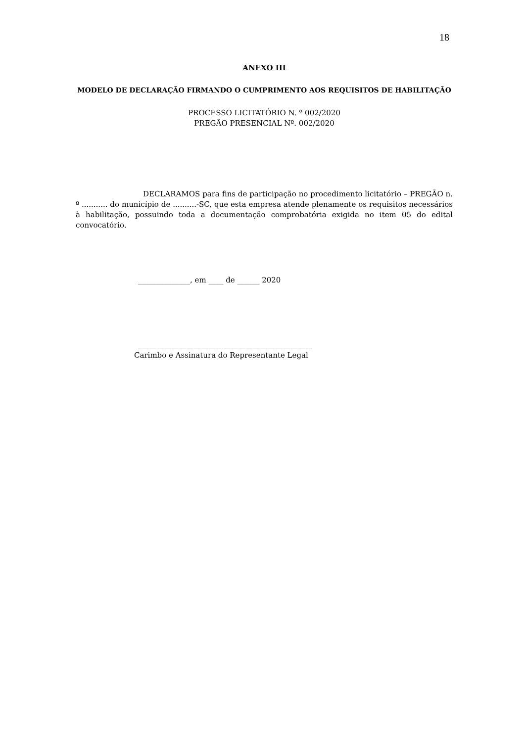18
ANEXO III
MODELO DE DECLARAÇÃO FIRMANDO O CUMPRIMENTO AOS REQUISITOS DE HABILITAÇÃO
PROCESSO LICITATÓRIO N. º 002/2020
PREGÃO PRESENCIAL Nº. 002/2020
DECLARAMOS para fins de participação no procedimento licitatório – PREGÃO n. º ........... do município de ..........-SC, que esta empresa atende plenamente os requisitos necessários à habilitação, possuindo toda a documentação comprobatória exigida no item 05 do edital convocatório.
______________, em ____ de ______ 2020
_______________________________________________
Carimbo e Assinatura do Representante Legal